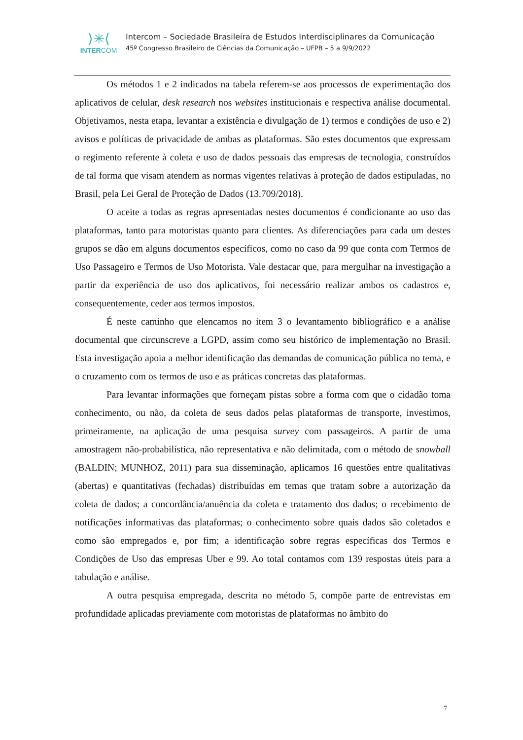⟩✳⟨
INTERCOM
Intercom – Sociedade Brasileira de Estudos Interdisciplinares da Comunicação
45º Congresso Brasileiro de Ciências da Comunicação – UFPB – 5 a 9/9/2022
Os métodos 1 e 2 indicados na tabela referem-se aos processos de experimentação dos aplicativos de celular, desk research nos websites institucionais e respectiva análise documental. Objetivamos, nesta etapa, levantar a existência e divulgação de 1) termos e condições de uso e 2) avisos e políticas de privacidade de ambas as plataformas. São estes documentos que expressam o regimento referente à coleta e uso de dados pessoais das empresas de tecnologia, construídos de tal forma que visam atendem as normas vigentes relativas à proteção de dados estipuladas, no Brasil, pela Lei Geral de Proteção de Dados (13.709/2018).
O aceite a todas as regras apresentadas nestes documentos é condicionante ao uso das plataformas, tanto para motoristas quanto para clientes. As diferenciações para cada um destes grupos se dão em alguns documentos específicos, como no caso da 99 que conta com Termos de Uso Passageiro e Termos de Uso Motorista. Vale destacar que, para mergulhar na investigação a partir da experiência de uso dos aplicativos, foi necessário realizar ambos os cadastros e, consequentemente, ceder aos termos impostos.
É neste caminho que elencamos no item 3 o levantamento bibliográfico e a análise documental que circunscreve a LGPD, assim como seu histórico de implementação no Brasil. Esta investigação apoia a melhor identificação das demandas de comunicação pública no tema, e o cruzamento com os termos de uso e as práticas concretas das plataformas.
Para levantar informações que forneçam pistas sobre a forma com que o cidadão toma conhecimento, ou não, da coleta de seus dados pelas plataformas de transporte, investimos, primeiramente, na aplicação de uma pesquisa survey com passageiros. A partir de uma amostragem não-probabilística, não representativa e não delimitada, com o método de snowball (BALDIN; MUNHOZ, 2011) para sua disseminação, aplicamos 16 questões entre qualitativas (abertas) e quantitativas (fechadas) distribuídas em temas que tratam sobre a autorização da coleta de dados; a concordância/anuência da coleta e tratamento dos dados; o recebimento de notificações informativas das plataformas; o conhecimento sobre quais dados são coletados e como são empregados e, por fim; a identificação sobre regras específicas dos Termos e Condições de Uso das empresas Uber e 99. Ao total contamos com 139 respostas úteis para a tabulação e análise.
A outra pesquisa empregada, descrita no método 5, compõe parte de entrevistas em profundidade aplicadas previamente com motoristas de plataformas no âmbito do
7